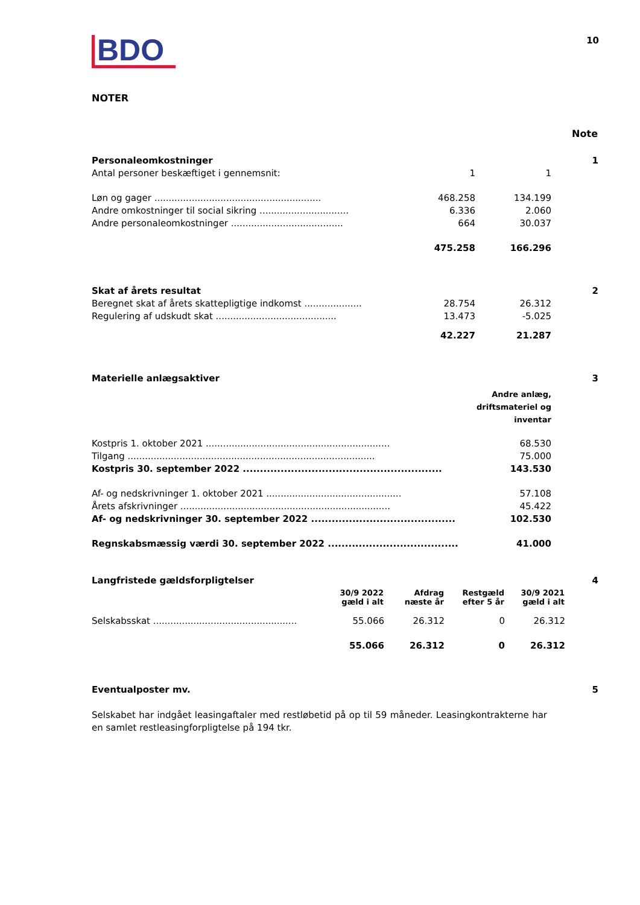BDO
10
NOTER
Note
| Personaleomkostninger | | | 1 |
| Antal personer beskæftiget i gennemsnit: | 1 | 1 | |
| Løn og gager .......................................................... | 468.258 | 134.199 | |
| Andre omkostninger til social sikring ............................... | 6.336 | 2.060 | |
| Andre personaleomkostninger ....................................... | 664 | 30.037 | |
| | 475.258 | 166.296 | |
| Skat af årets resultat | | | 2 |
| Beregnet skat af årets skattepligtige indkomst .................... | 28.754 | 26.312 | |
| Regulering af udskudt skat .......................................... | 13.473 | -5.025 | |
| | 42.227 | 21.287 | |
| Materielle anlægsaktiver | | 3 |
| | Andre anlæg, driftsmateriel og inventar | |
| Kostpris 1. oktober 2021 ................................................................ | 68.530 | |
| Tilgang ...................................................................................... | 75.000 | |
| Kostpris 30. september 2022 .......................................................... | 143.530 | |
| Af- og nedskrivninger 1. oktober 2021 ............................................... | 57.108 | |
| Årets afskrivninger ......................................................................... | 45.422 | |
| Af- og nedskrivninger 30. september 2022 .......................................... | 102.530 | |
| Regnskabsmæssig værdi 30. september 2022 ...................................... | 41.000 | |
| Langfristede gældsforpligtelser | | | | | 4 |
| | 30/9 2022 gæld i alt | Afdrag næste år | Restgæld efter 5 år | 30/9 2021 gæld i alt | |
| Selskabsskat .................................................. | 55.066 | 26.312 | 0 | 26.312 | |
| | 55.066 | 26.312 | 0 | 26.312 | |
| Eventualposter mv. | 5 |
Selskabet har indgået leasingaftaler med restløbetid på op til 59 måneder. Leasingkontrakterne har en samlet restleasingforpligtelse på 194 tkr.